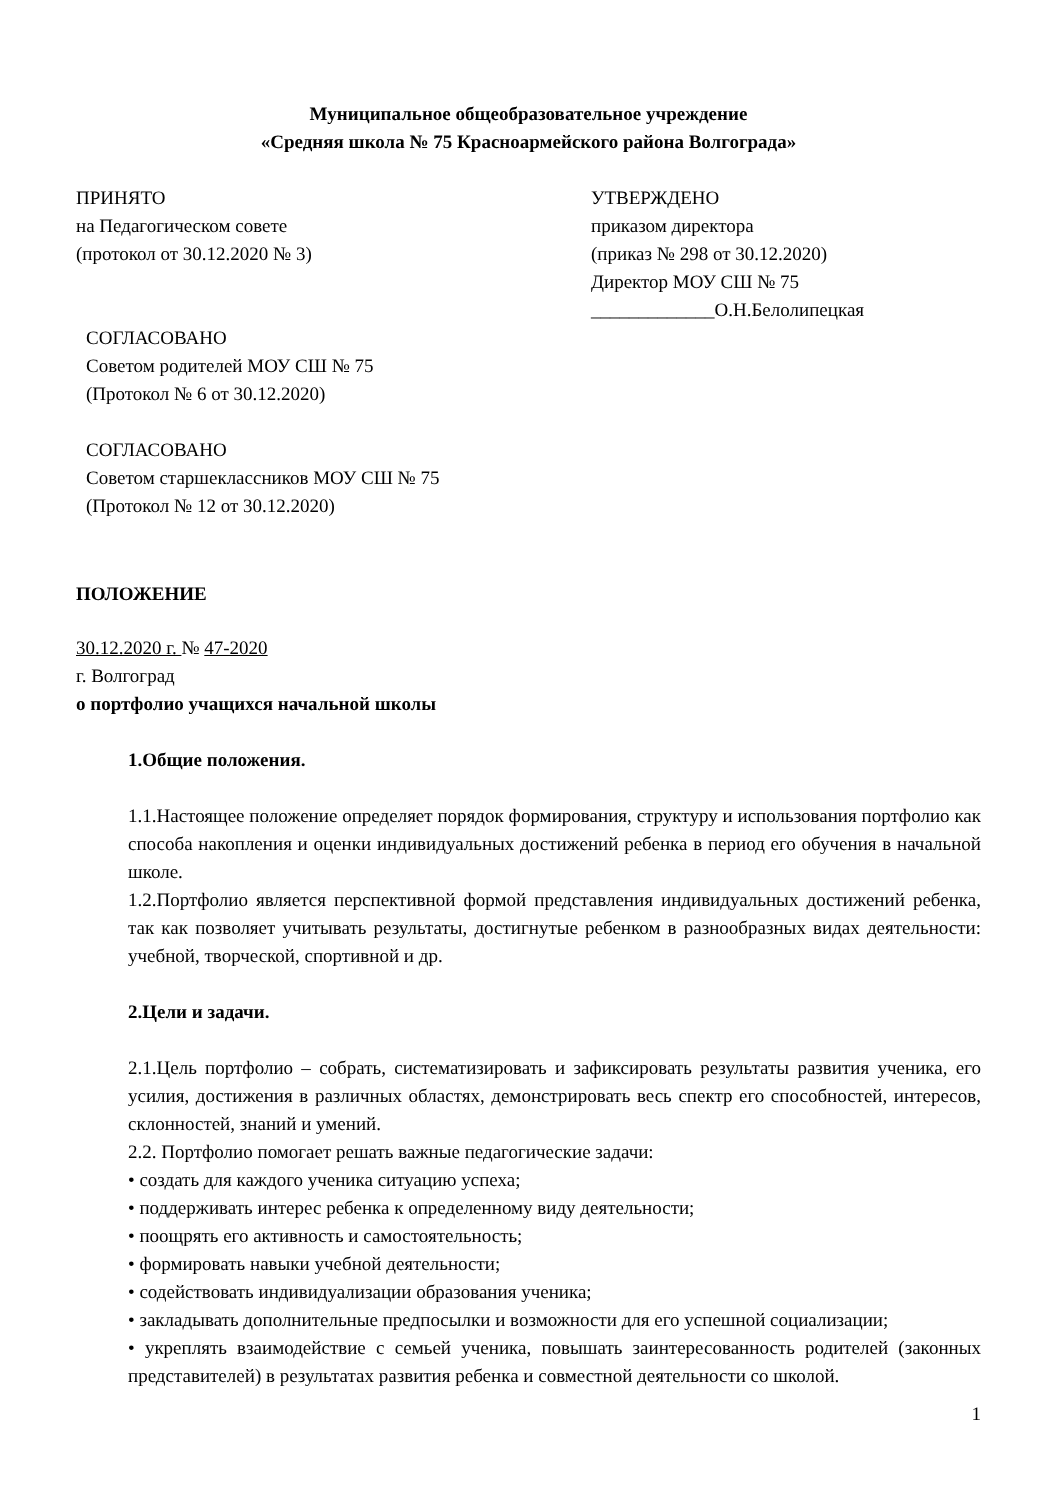Муниципальное общеобразовательное учреждение
«Средняя школа № 75 Красноармейского района Волгограда»
ПРИНЯТО
на Педагогическом совете
(протокол от 30.12.2020 № 3)
УТВЕРЖДЕНО
приказом директора
(приказ № 298 от 30.12.2020)
Директор МОУ СШ № 75
_____________О.Н.Белолипецкая
СОГЛАСОВАНО
Советом родителей МОУ СШ № 75
(Протокол № 6 от 30.12.2020)
СОГЛАСОВАНО
Советом старшеклассников МОУ СШ № 75
(Протокол № 12 от 30.12.2020)
ПОЛОЖЕНИЕ
30.12.2020 г. № 47-2020
г. Волгоград
о портфолио учащихся начальной школы
1.Общие положения.
1.1.Настоящее положение определяет порядок формирования, структуру и использования портфолио как способа накопления и оценки индивидуальных достижений ребенка в период его обучения в начальной школе.
1.2.Портфолио является перспективной формой представления индивидуальных достижений ребенка, так как позволяет учитывать результаты, достигнутые ребенком в разнообразных видах деятельности: учебной, творческой, спортивной и др.
2.Цели и задачи.
2.1.Цель портфолио – собрать, систематизировать и зафиксировать результаты развития ученика, его усилия, достижения в различных областях, демонстрировать весь спектр его способностей, интересов, склонностей, знаний и умений.
2.2. Портфолио помогает решать важные педагогические задачи:
• создать для каждого ученика ситуацию успеха;
• поддерживать интерес ребенка к определенному виду деятельности;
• поощрять его активность и самостоятельность;
• формировать навыки учебной деятельности;
• содействовать индивидуализации образования ученика;
• закладывать дополнительные предпосылки и возможности для его успешной социализации;
• укреплять взаимодействие с семьей ученика, повышать заинтересованность родителей (законных представителей) в результатах развития ребенка и совместной деятельности со школой.
1